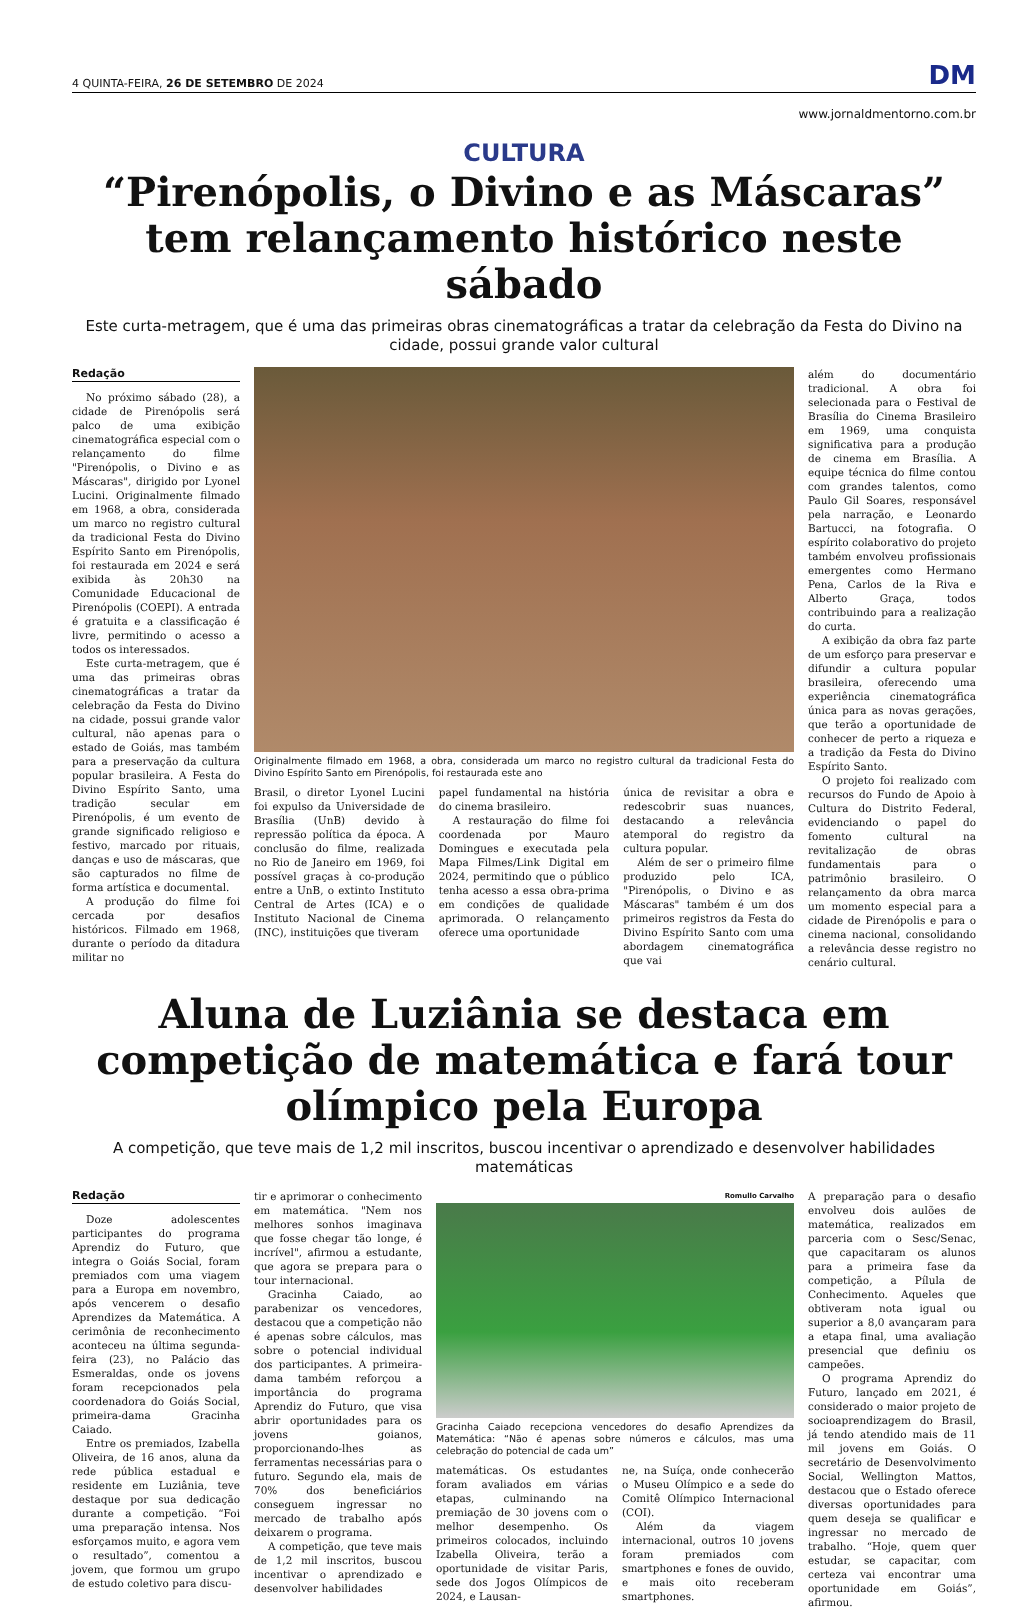4 QUINTA-FEIRA, 26 DE SETEMBRO DE 2024 DM
www.jornaldmentorno.com.br
CULTURA
“Pirenópolis, o Divino e as Máscaras” tem relançamento histórico neste sábado
Este curta-metragem, que é uma das primeiras obras cinematográficas a tratar da celebração da Festa do Divino na cidade, possui grande valor cultural
Redação
No próximo sábado (28), a cidade de Pirenópolis será palco de uma exibição cinematográfica especial com o relançamento do filme "Pirenópolis, o Divino e as Máscaras", dirigido por Lyonel Lucini. Originalmente filmado em 1968, a obra, considerada um marco no registro cultural da tradicional Festa do Divino Espírito Santo em Pirenópolis, foi restaurada em 2024 e será exibida às 20h30 na Comunidade Educacional de Pirenópolis (COEPI). A entrada é gratuita e a classificação é livre, permitindo o acesso a todos os interessados.
Este curta-metragem, que é uma das primeiras obras cinematográficas a tratar da celebração da Festa do Divino na cidade, possui grande valor cultural, não apenas para o estado de Goiás, mas também para a preservação da cultura popular brasileira. A Festa do Divino Espírito Santo, uma tradição secular em Pirenópolis, é um evento de grande significado religioso e festivo, marcado por rituais, danças e uso de máscaras, que são capturados no filme de forma artística e documental.
A produção do filme foi cercada por desafios históricos. Filmado em 1968, durante o período da ditadura militar no
Originalmente filmado em 1968, a obra, considerada um marco no registro cultural da tradicional Festa do Divino Espírito Santo em Pirenópolis, foi restaurada este ano
Brasil, o diretor Lyonel Lucini foi expulso da Universidade de Brasília (UnB) devido à repressão política da época. A conclusão do filme, realizada no Rio de Janeiro em 1969, foi possível graças à co-produção entre a UnB, o extinto Instituto Central de Artes (ICA) e o Instituto Nacional de Cinema (INC), instituições que tiveram
papel fundamental na história do cinema brasileiro.
A restauração do filme foi coordenada por Mauro Domingues e executada pela Mapa Filmes/Link Digital em 2024, permitindo que o público tenha acesso a essa obra-prima em condições de qualidade aprimorada. O relançamento oferece uma oportunidade
única de revisitar a obra e redescobrir suas nuances, destacando a relevância atemporal do registro da cultura popular.
Além de ser o primeiro filme produzido pelo ICA, "Pirenópolis, o Divino e as Máscaras" também é um dos primeiros registros da Festa do Divino Espírito Santo com uma abordagem cinematográfica que vai
além do documentário tradicional. A obra foi selecionada para o Festival de Brasília do Cinema Brasileiro em 1969, uma conquista significativa para a produção de cinema em Brasília. A equipe técnica do filme contou com grandes talentos, como Paulo Gil Soares, responsável pela narração, e Leonardo Bartucci, na fotografia. O espírito colaborativo do projeto também envolveu profissionais emergentes como Hermano Pena, Carlos de la Riva e Alberto Graça, todos contribuindo para a realização do curta.
A exibição da obra faz parte de um esforço para preservar e difundir a cultura popular brasileira, oferecendo uma experiência cinematográfica única para as novas gerações, que terão a oportunidade de conhecer de perto a riqueza e a tradição da Festa do Divino Espírito Santo.
O projeto foi realizado com recursos do Fundo de Apoio à Cultura do Distrito Federal, evidenciando o papel do fomento cultural na revitalização de obras fundamentais para o patrimônio brasileiro. O relançamento da obra marca um momento especial para a cidade de Pirenópolis e para o cinema nacional, consolidando a relevância desse registro no cenário cultural.
Aluna de Luziânia se destaca em competição de matemática e fará tour olímpico pela Europa
A competição, que teve mais de 1,2 mil inscritos, buscou incentivar o aprendizado e desenvolver habilidades matemáticas
Redação
Doze adolescentes participantes do programa Aprendiz do Futuro, que integra o Goiás Social, foram premiados com uma viagem para a Europa em novembro, após vencerem o desafio Aprendizes da Matemática. A cerimônia de reconhecimento aconteceu na última segunda-feira (23), no Palácio das Esmeraldas, onde os jovens foram recepcionados pela coordenadora do Goiás Social, primeira-dama Gracinha Caiado.
Entre os premiados, Izabella Oliveira, de 16 anos, aluna da rede pública estadual e residente em Luziânia, teve destaque por sua dedicação durante a competição. “Foi uma preparação intensa. Nos esforçamos muito, e agora vem o resultado”, comentou a jovem, que formou um grupo de estudo coletivo para discu-
tir e aprimorar o conhecimento em matemática. "Nem nos melhores sonhos imaginava que fosse chegar tão longe, é incrível", afirmou a estudante, que agora se prepara para o tour internacional.
Gracinha Caiado, ao parabenizar os vencedores, destacou que a competição não é apenas sobre cálculos, mas sobre o potencial individual dos participantes. A primeira-dama também reforçou a importância do programa Aprendiz do Futuro, que visa abrir oportunidades para os jovens goianos, proporcionando-lhes as ferramentas necessárias para o futuro. Segundo ela, mais de 70% dos beneficiários conseguem ingressar no mercado de trabalho após deixarem o programa.
A competição, que teve mais de 1,2 mil inscritos, buscou incentivar o aprendizado e desenvolver habilidades
Romullo Carvalho
Gracinha Caiado recepciona vencedores do desafio Aprendizes da Matemática: “Não é apenas sobre números e cálculos, mas uma celebração do potencial de cada um”
matemáticas. Os estudantes foram avaliados em várias etapas, culminando na premiação de 30 jovens com o melhor desempenho. Os primeiros colocados, incluindo Izabella Oliveira, terão a oportunidade de visitar Paris, sede dos Jogos Olímpicos de 2024, e Lausan-
ne, na Suíça, onde conhecerão o Museu Olímpico e a sede do Comitê Olímpico Internacional (COI).
Além da viagem internacional, outros 10 jovens foram premiados com smartphones e fones de ouvido, e mais oito receberam smartphones.
A preparação para o desafio envolveu dois aulões de matemática, realizados em parceria com o Sesc/Senac, que capacitaram os alunos para a primeira fase da competição, a Pílula de Conhecimento. Aqueles que obtiveram nota igual ou superior a 8,0 avançaram para a etapa final, uma avaliação presencial que definiu os campeões.
O programa Aprendiz do Futuro, lançado em 2021, é considerado o maior projeto de socioaprendizagem do Brasil, já tendo atendido mais de 11 mil jovens em Goiás. O secretário de Desenvolvimento Social, Wellington Mattos, destacou que o Estado oferece diversas oportunidades para quem deseja se qualificar e ingressar no mercado de trabalho. “Hoje, quem quer estudar, se capacitar, com certeza vai encontrar uma oportunidade em Goiás”, afirmou.